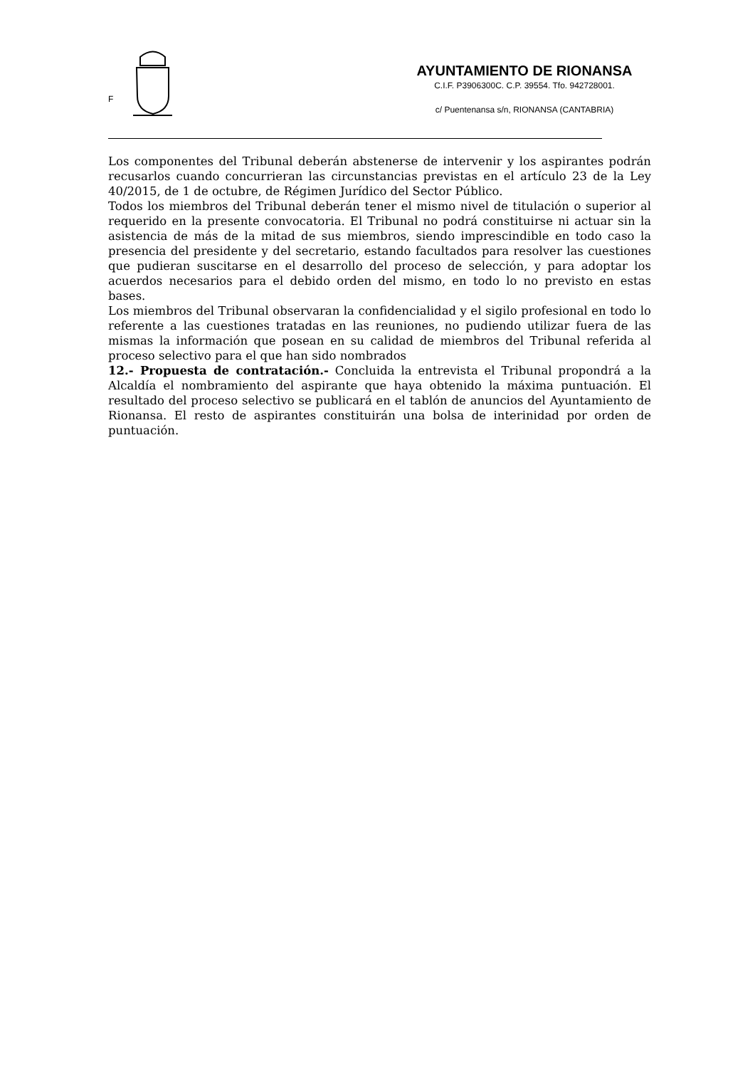F
AYUNTAMIENTO DE RIONANSA
C.I.F. P3906300C. C.P. 39554. Tfo. 942728001.
c/ Puentenansa s/n, RIONANSA (CANTABRIA)
Los componentes del Tribunal deberán abstenerse de intervenir y los aspirantes podrán recusarlos cuando concurrieran las circunstancias previstas en el artículo 23 de la Ley 40/2015, de 1 de octubre, de Régimen Jurídico del Sector Público.
Todos los miembros del Tribunal deberán tener el mismo nivel de titulación o superior al requerido en la presente convocatoria. El Tribunal no podrá constituirse ni actuar sin la asistencia de más de la mitad de sus miembros, siendo imprescindible en todo caso la presencia del presidente y del secretario, estando facultados para resolver las cuestiones que pudieran suscitarse en el desarrollo del proceso de selección, y para adoptar los acuerdos necesarios para el debido orden del mismo, en todo lo no previsto en estas bases.
Los miembros del Tribunal observaran la confidencialidad y el sigilo profesional en todo lo referente a las cuestiones tratadas en las reuniones, no pudiendo utilizar fuera de las mismas la información que posean en su calidad de miembros del Tribunal referida al proceso selectivo para el que han sido nombrados
12.- Propuesta de contratación.- Concluida la entrevista el Tribunal propondrá a la Alcaldía el nombramiento del aspirante que haya obtenido la máxima puntuación. El resultado del proceso selectivo se publicará en el tablón de anuncios del Ayuntamiento de Rionansa. El resto de aspirantes constituirán una bolsa de interinidad por orden de puntuación.